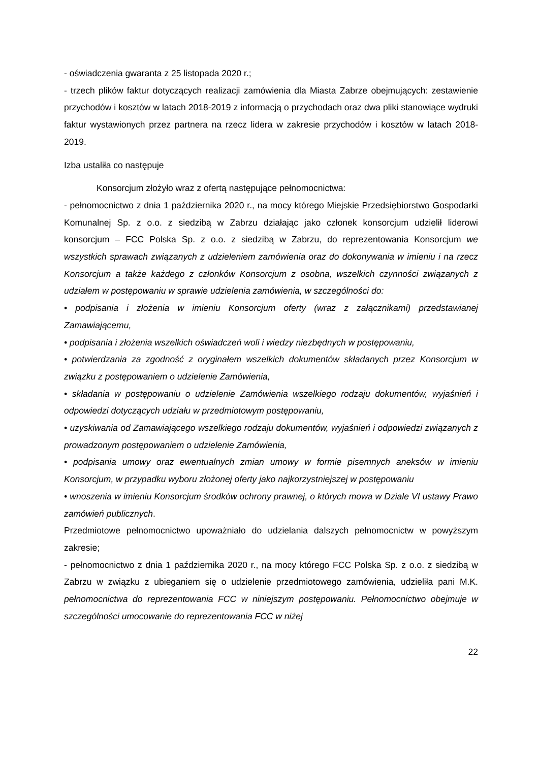- oświadczenia gwaranta z 25 listopada 2020 r.;
- trzech plików faktur dotyczących realizacji zamówienia dla Miasta Zabrze obejmujących: zestawienie przychodów i kosztów w latach 2018-2019 z informacją o przychodach oraz dwa pliki stanowiące wydruki faktur wystawionych przez partnera na rzecz lidera w zakresie przychodów i kosztów w latach 2018-2019.
Izba ustaliła co następuje
Konsorcjum złożyło wraz z ofertą następujące pełnomocnictwa:
- pełnomocnictwo z dnia 1 października 2020 r., na mocy którego Miejskie Przedsiębiorstwo Gospodarki Komunalnej Sp. z o.o. z siedzibą w Zabrzu działając jako członek konsorcjum udzielił liderowi konsorcjum – FCC Polska Sp. z o.o. z siedzibą w Zabrzu, do reprezentowania Konsorcjum we wszystkich sprawach związanych z udzieleniem zamówienia oraz do dokonywania w imieniu i na rzecz Konsorcjum a także każdego z członków Konsorcjum z osobna, wszelkich czynności związanych z udziałem w postępowaniu w sprawie udzielenia zamówienia, w szczególności do:
• podpisania i złożenia w imieniu Konsorcjum oferty (wraz z załącznikami) przedstawianej Zamawiającemu,
• podpisania i złożenia wszelkich oświadczeń woli i wiedzy niezbędnych w postępowaniu,
• potwierdzania za zgodność z oryginałem wszelkich dokumentów składanych przez Konsorcjum w związku z postępowaniem o udzielenie Zamówienia,
• składania w postępowaniu o udzielenie Zamówienia wszelkiego rodzaju dokumentów, wyjaśnień i odpowiedzi dotyczących udziału w przedmiotowym postępowaniu,
• uzyskiwania od Zamawiającego wszelkiego rodzaju dokumentów, wyjaśnień i odpowiedzi związanych z prowadzonym postępowaniem o udzielenie Zamówienia,
• podpisania umowy oraz ewentualnych zmian umowy w formie pisemnych aneksów w imieniu Konsorcjum, w przypadku wyboru złożonej oferty jako najkorzystniejszej w postępowaniu
• wnoszenia w imieniu Konsorcjum środków ochrony prawnej, o których mowa w Dziale VI ustawy Prawo zamówień publicznych.
Przedmiotowe pełnomocnictwo upoważniało do udzielania dalszych pełnomocnictw w powyższym zakresie;
- pełnomocnictwo z dnia 1 października 2020 r., na mocy którego FCC Polska Sp. z o.o. z siedzibą w Zabrzu w związku z ubieganiem się o udzielenie przedmiotowego zamówienia, udzieliła pani M.K. pełnomocnictwa do reprezentowania FCC w niniejszym postępowaniu. Pełnomocnictwo obejmuje w szczególności umocowanie do reprezentowania FCC w niżej
22